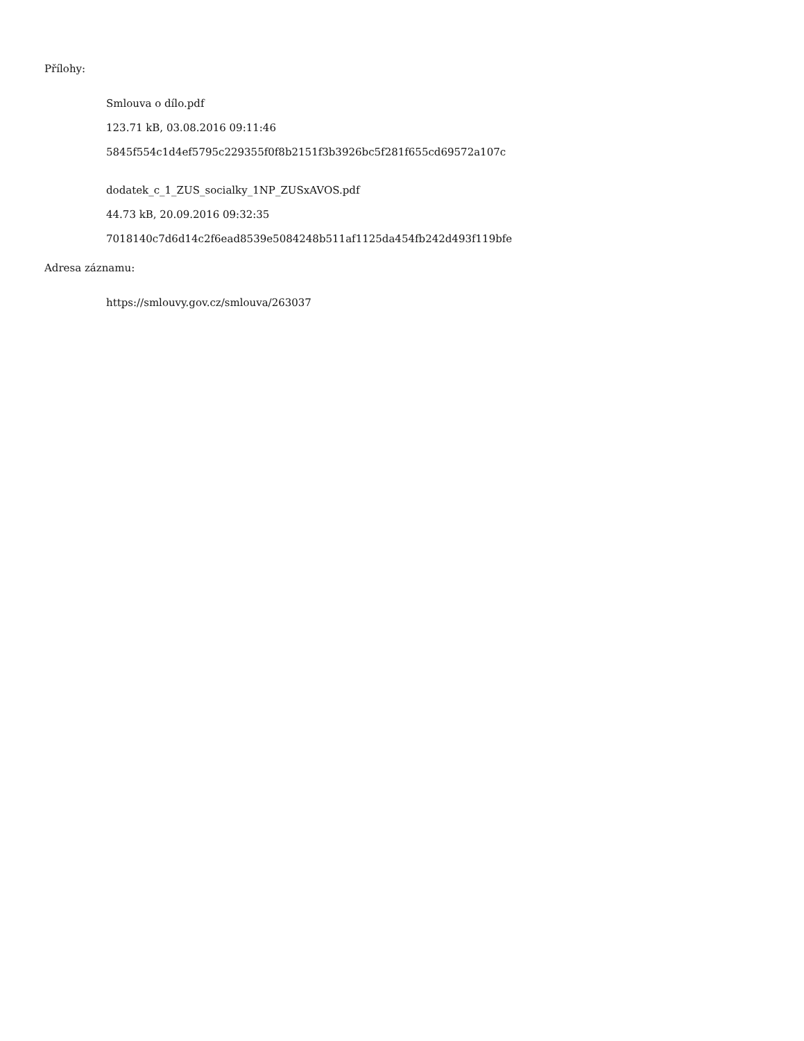Přílohy:
Smlouva o dílo.pdf
123.71 kB, 03.08.2016 09:11:46
5845f554c1d4ef5795c229355f0f8b2151f3b3926bc5f281f655cd69572a107c
dodatek_c_1_ZUS_socialky_1NP_ZUSxAVOS.pdf
44.73 kB, 20.09.2016 09:32:35
7018140c7d6d14c2f6ead8539e5084248b511af1125da454fb242d493f119bfe
Adresa záznamu:
https://smlouvy.gov.cz/smlouva/263037